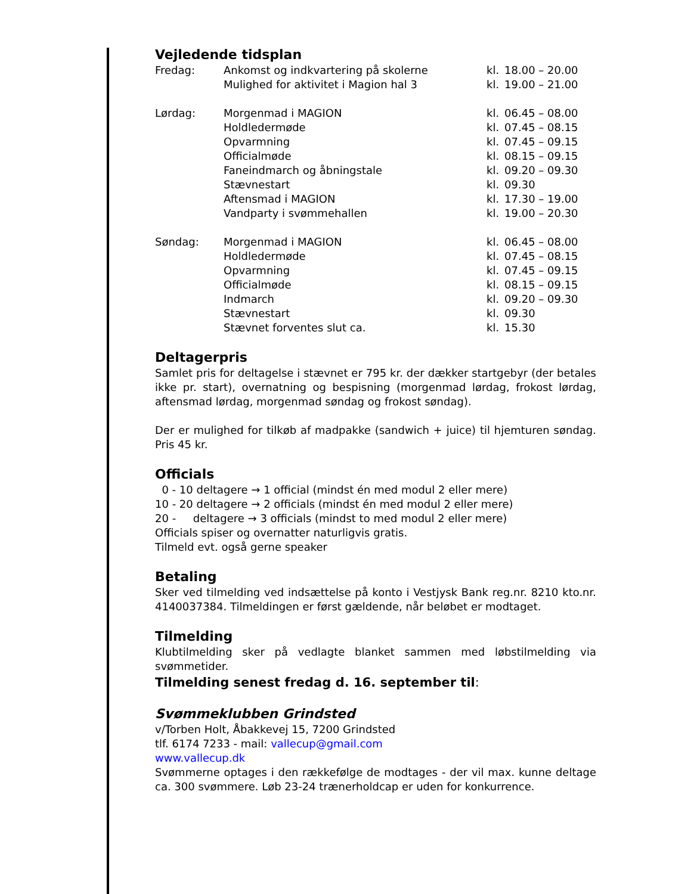Vejledende tidsplan
| Fredag: | Ankomst og indkvartering på skolerne | kl. | 18.00 – 20.00 |
| | Mulighed for aktivitet i Magion hal 3 | kl. | 19.00 – 21.00 |
| Lørdag: | Morgenmad i MAGION | kl. | 06.45 – 08.00 |
| | Holdledermøde | kl. | 07.45 – 08.15 |
| | Opvarmning | kl. | 07.45 – 09.15 |
| | Officialmøde | kl. | 08.15 – 09.15 |
| | Faneindmarch og åbningstale | kl. | 09.20 – 09.30 |
| | Stævnestart | kl. | 09.30 |
| | Aftensmad i MAGION | kl. | 17.30 – 19.00 |
| | Vandparty i svømmehallen | kl. | 19.00 – 20.30 |
| Søndag: | Morgenmad i MAGION | kl. | 06.45 – 08.00 |
| | Holdledermøde | kl. | 07.45 – 08.15 |
| | Opvarmning | kl. | 07.45 – 09.15 |
| | Officialmøde | kl. | 08.15 – 09.15 |
| | Indmarch | kl. | 09.20 – 09.30 |
| | Stævnestart | kl. | 09.30 |
| | Stævnet forventes slut ca. | kl. | 15.30 |
Deltagerpris
Samlet pris for deltagelse i stævnet er 795 kr. der dækker startgebyr (der betales ikke pr. start), overnatning og bespisning (morgenmad lørdag, frokost lørdag, aftensmad lørdag, morgenmad søndag og frokost søndag).
Der er mulighed for tilkøb af madpakke (sandwich + juice) til hjemturen søndag. Pris 45 kr.
Officials
0 - 10 deltagere → 1 official (mindst én med modul 2 eller mere)
10 - 20 deltagere → 2 officials (mindst én med modul 2 eller mere)
20 - deltagere → 3 officials (mindst to med modul 2 eller mere)
Officials spiser og overnatter naturligvis gratis.
Tilmeld evt. også gerne speaker
Betaling
Sker ved tilmelding ved indsættelse på konto i Vestjysk Bank reg.nr. 8210 kto.nr. 4140037384. Tilmeldingen er først gældende, når beløbet er modtaget.
Tilmelding
Klubtilmelding sker på vedlagte blanket sammen med løbstilmelding via svømmetider.
Tilmelding senest fredag d. 16. september til:
Svømmeklubben Grindsted
v/Torben Holt, Åbakkevej 15, 7200 Grindsted
tlf. 6174 7233 - mail: vallecup@gmail.com
www.vallecup.dk
Svømmerne optages i den rækkefølge de modtages - der vil max. kunne deltage ca. 300 svømmere. Løb 23-24 trænerholdcap er uden for konkurrence.